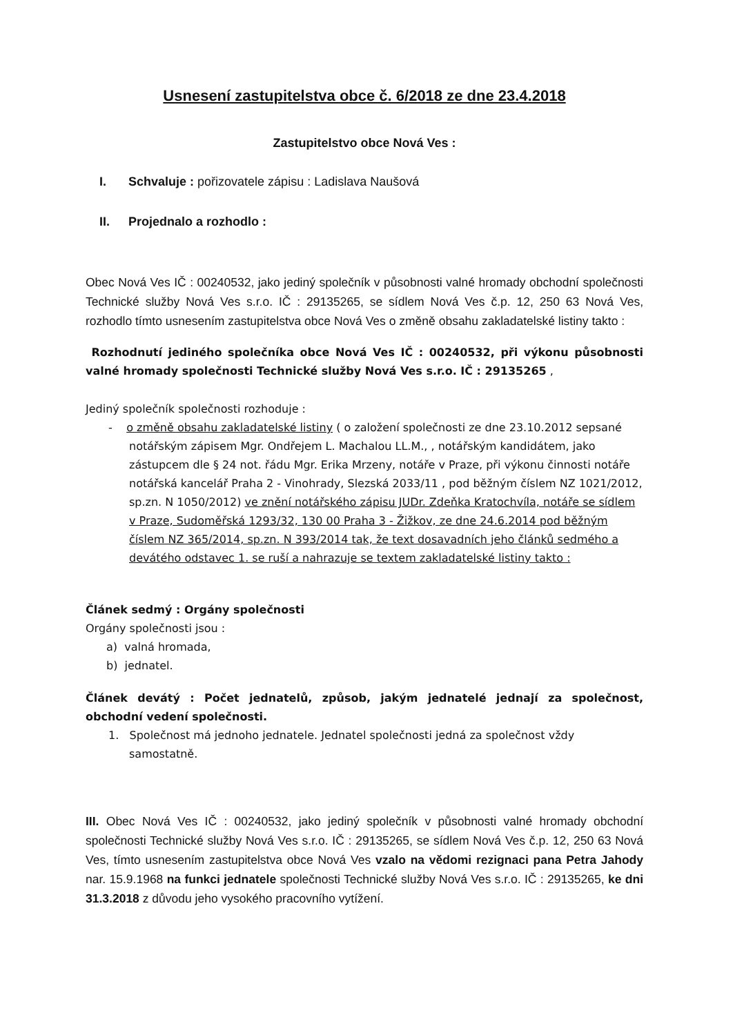Usnesení zastupitelstva obce č. 6/2018 ze dne 23.4.2018
Zastupitelstvo obce Nová Ves :
I. Schvaluje : pořizovatele zápisu : Ladislava Naušová
II. Projednalo a rozhodlo :
Obec Nová Ves IČ : 00240532, jako jediný společník v působnosti valné hromady obchodní společnosti Technické služby Nová Ves s.r.o. IČ : 29135265, se sídlem Nová Ves č.p. 12, 250 63 Nová Ves, rozhodlo tímto usnesením zastupitelstva obce Nová Ves o změně obsahu zakladatelské listiny takto :
Rozhodnutí jediného společníka obce Nová Ves IČ : 00240532, při výkonu působnosti valné hromady společnosti Technické služby Nová Ves s.r.o. IČ : 29135265 ,
Jediný společník společnosti rozhoduje :
- o změně obsahu zakladatelské listiny ( o založení společnosti ze dne 23.10.2012 sepsané notářským zápisem Mgr. Ondřejem L. Machalou LL.M., , notářským kandidátem, jako zástupcem dle § 24 not. řádu Mgr. Erika Mrzeny, notáře v Praze, při výkonu činnosti notáře notářská kancelář Praha 2 - Vinohrady, Slezská 2033/11 , pod běžným číslem NZ 1021/2012, sp.zn. N 1050/2012) ve znění notářského zápisu JUDr. Zdeňka Kratochvíla, notáře se sídlem v Praze, Sudoměřská 1293/32, 130 00 Praha 3 - Žižkov, ze dne 24.6.2014 pod běžným číslem NZ 365/2014, sp.zn. N 393/2014 tak, že text dosavadních jeho článků sedmého a devátého odstavec 1. se ruší a nahrazuje se textem zakladatelské listiny takto :
Článek sedmý : Orgány společnosti
Orgány společnosti jsou :
a) valná hromada,
b) jednatel.
Článek devátý : Počet jednatelů, způsob, jakým jednatelé jednají za společnost, obchodní vedení společnosti.
1. Společnost má jednoho jednatele. Jednatel společnosti jedná za společnost vždy samostatně.
III. Obec Nová Ves IČ : 00240532, jako jediný společník v působnosti valné hromady obchodní společnosti Technické služby Nová Ves s.r.o. IČ : 29135265, se sídlem Nová Ves č.p. 12, 250 63 Nová Ves, tímto usnesením zastupitelstva obce Nová Ves vzalo na vědomi rezignaci pana Petra Jahody nar. 15.9.1968 na funkci jednatele společnosti Technické služby Nová Ves s.r.o. IČ : 29135265, ke dni 31.3.2018 z důvodu jeho vysokého pracovního vytížení.